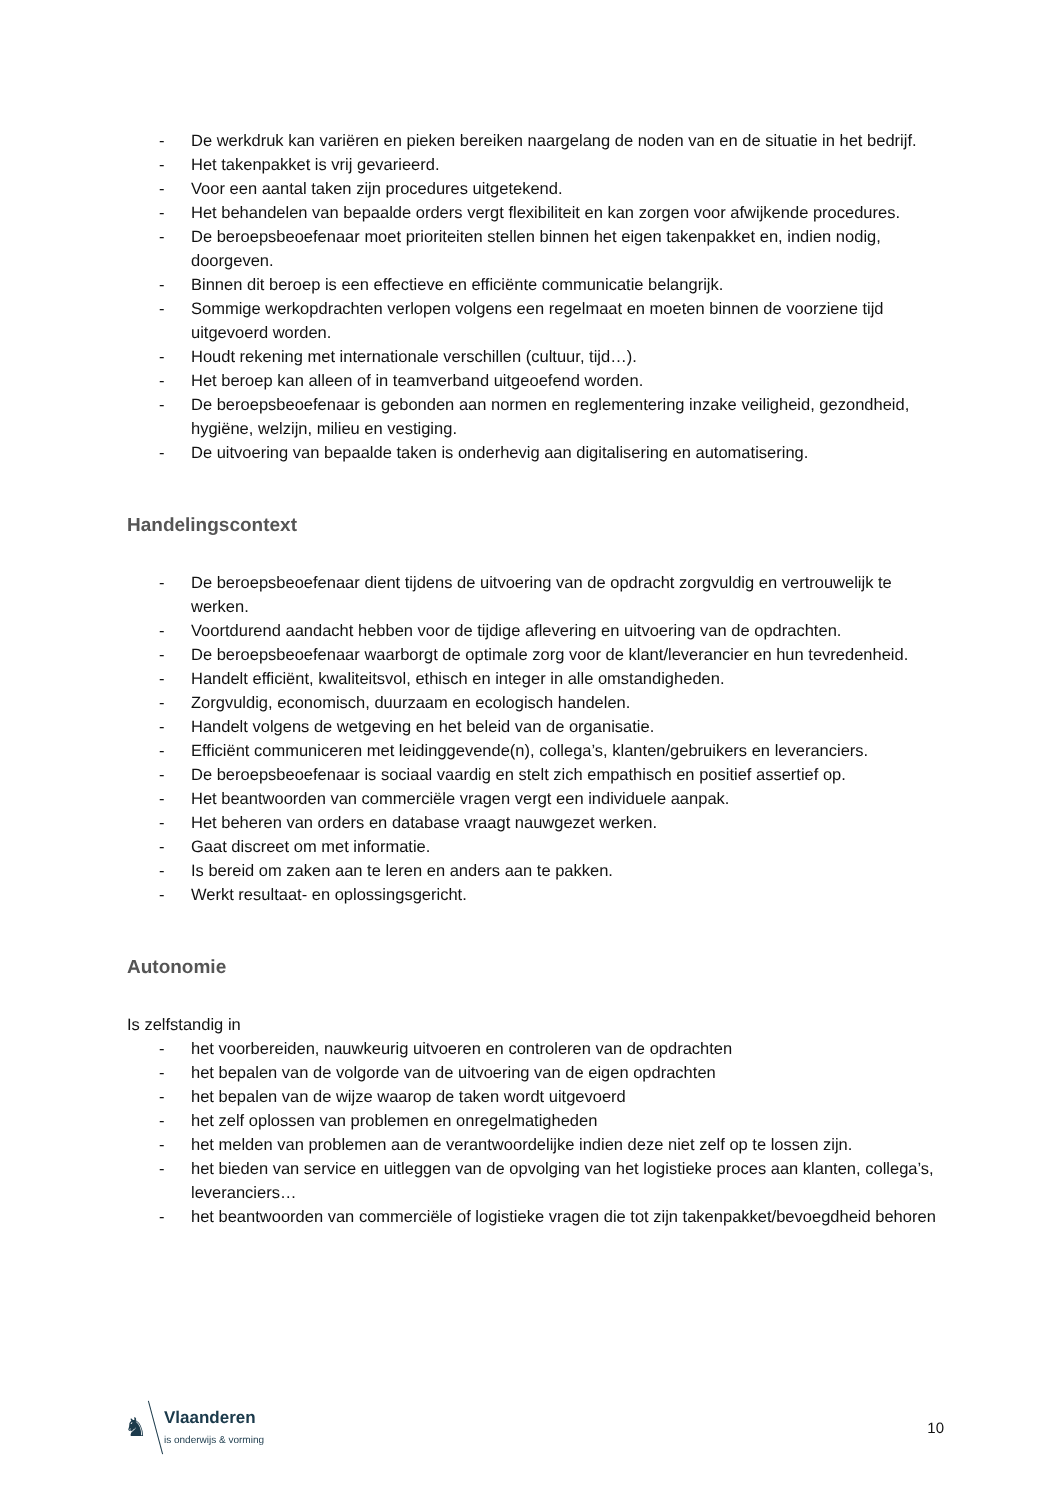- De werkdruk kan variëren en pieken bereiken naargelang de noden van en de situatie in het bedrijf.
- Het takenpakket is vrij gevarieerd.
- Voor een aantal taken zijn procedures uitgetekend.
- Het behandelen van bepaalde orders vergt flexibiliteit en kan zorgen voor afwijkende procedures.
- De beroepsbeoefenaar moet prioriteiten stellen binnen het eigen takenpakket en, indien nodig, doorgeven.
- Binnen dit beroep is een effectieve en efficiënte communicatie belangrijk.
- Sommige werkopdrachten verlopen volgens een regelmaat en moeten binnen de voorziene tijd uitgevoerd worden.
- Houdt rekening met internationale verschillen (cultuur, tijd…).
- Het beroep kan alleen of in teamverband uitgeoefend worden.
- De beroepsbeoefenaar is gebonden aan normen en reglementering inzake veiligheid, gezondheid, hygiëne, welzijn, milieu en vestiging.
- De uitvoering van bepaalde taken is onderhevig aan digitalisering en automatisering.
Handelingscontext
- De beroepsbeoefenaar dient tijdens de uitvoering van de opdracht zorgvuldig en vertrouwelijk te werken.
- Voortdurend aandacht hebben voor de tijdige aflevering en uitvoering van de opdrachten.
- De beroepsbeoefenaar waarborgt de optimale zorg voor de klant/leverancier en hun tevredenheid.
- Handelt efficiënt, kwaliteitsvol, ethisch en integer in alle omstandigheden.
- Zorgvuldig, economisch, duurzaam en ecologisch handelen.
- Handelt volgens de wetgeving en het beleid van de organisatie.
- Efficiënt communiceren met leidinggevende(n), collega’s, klanten/gebruikers en leveranciers.
- De beroepsbeoefenaar is sociaal vaardig en stelt zich empathisch en positief assertief op.
- Het beantwoorden van commerciële vragen vergt een individuele aanpak.
- Het beheren van orders en database vraagt nauwgezet werken.
- Gaat discreet om met informatie.
- Is bereid om zaken aan te leren en anders aan te pakken.
- Werkt resultaat- en oplossingsgericht.
Autonomie
Is zelfstandig in
- het voorbereiden, nauwkeurig uitvoeren en controleren van de opdrachten
- het bepalen van de volgorde van de uitvoering van de eigen opdrachten
- het bepalen van de wijze waarop de taken wordt uitgevoerd
- het zelf oplossen van problemen en onregelmatigheden
- het melden van problemen aan de verantwoordelijke indien deze niet zelf op te lossen zijn.
- het bieden van service en uitleggen van de opvolging van het logistieke proces aan klanten, collega’s, leveranciers…
- het beantwoorden van commerciële of logistieke vragen die tot zijn takenpakket/bevoegdheid behoren
♞
Vlaanderen
is onderwijs & vorming
10